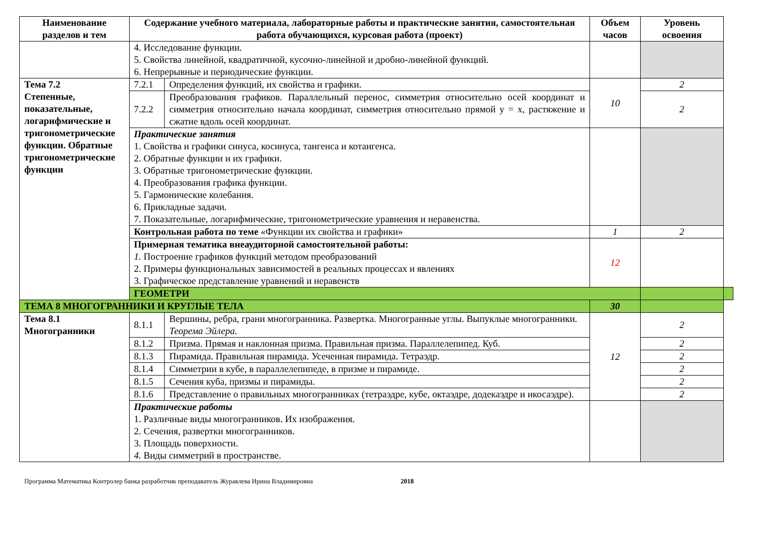| Наименование разделов и тем | Содержание учебного материала, лабораторные работы и практические занятия, самостоятельная работа обучающихся, курсовая работа (проект) | | Объем часов | Уровень освоения | |
| --- | --- | --- | --- | --- | --- |
| | 4. Исследование функции. 5. Свойства линейной, квадратичной, кусочно-линейной и дробно-линейной функций. 6. Непрерывные и периодические функции. | | | | |
| Тема 7.2 Степенные, показательные, логарифмические и тригонометрические функции. Обратные тригонометрические функции | 7.2.1 | Определения функций, их свойства и графики. | 10 | 2 | |
| | 7.2.2 | Преобразования графиков. Параллельный перенос, симметрия относительно осей координат и симметрия относительно начала координат, симметрия относительно прямой y = x, растяжение и сжатие вдоль осей координат. | | 2 | |
| | Практические занятия 1. Свойства и графики синуса, косинуса, тангенса и котангенса. 2. Обратные функции и их графики. 3. Обратные тригонометрические функции. 4. Преобразования графика функции. 5. Гармонические колебания. 6. Прикладные задачи. 7. Показательные, логарифмические, тригонометрические уравнения и неравенства. | | | | |
| | Контрольная работа по теме «Функции их свойства и графики» | | 1 | 2 | |
| | Примерная тематика внеаудиторной самостоятельной работы: 1. Построение графиков функций методом преобразований 2. Примеры функциональных зависимостей в реальных процессах и явлениях 3. Графическое представление уравнений и неравенств | | 12 | | |
| | ГЕОМЕТРИ | | | | |
| ТЕМА 8 МНОГОГРАННИКИ И КРУГЛЫЕ ТЕЛА | | | 30 | | |
| Тема 8.1 Многогранники | 8.1.1 | Вершины, ребра, грани многогранника. Развертка. Многогранные углы. Выпуклые многогранники. Теорема Эйлера. | 12 | 2 | |
| | 8.1.2 | Призма. Прямая и наклонная призма. Правильная призма. Параллелепипед. Куб. | | 2 | |
| | 8.1.3 | Пирамида. Правильная пирамида. Усеченная пирамида. Тетраэдр. | | 2 | |
| | 8.1.4 | Симметрии в кубе, в параллелепипеде, в призме и пирамиде. | | 2 | |
| | 8.1.5 | Сечения куба, призмы и пирамиды. | | 2 | |
| | 8.1.6 | Представление о правильных многогранниках (тетраэдре, кубе, октаэдре, додекаэдре и икосаэдре). | | 2 | |
| | Практические работы 1. Различные виды многогранников. Их изображения. 2. Сечения, развертки многогранников. 3. Площадь поверхности. 4. Виды симметрий в пространстве. | | | | |
Программа Математика Контролер банка разработчик преподаватель Журавлева Ирина Владимировна 2018